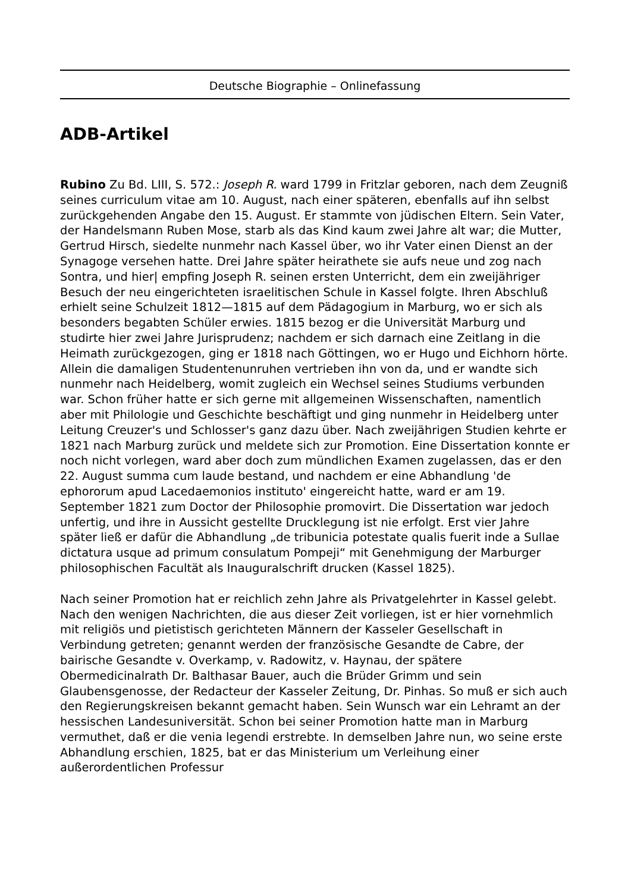Deutsche Biographie – Onlinefassung
ADB-Artikel
Rubino Zu Bd. LIII, S. 572.: Joseph R. ward 1799 in Fritzlar geboren, nach dem Zeugniß seines curriculum vitae am 10. August, nach einer späteren, ebenfalls auf ihn selbst zurückgehenden Angabe den 15. August. Er stammte von jüdischen Eltern. Sein Vater, der Handelsmann Ruben Mose, starb als das Kind kaum zwei Jahre alt war; die Mutter, Gertrud Hirsch, siedelte nunmehr nach Kassel über, wo ihr Vater einen Dienst an der Synagoge versehen hatte. Drei Jahre später heirathete sie aufs neue und zog nach Sontra, und hier| empfing Joseph R. seinen ersten Unterricht, dem ein zweijähriger Besuch der neu eingerichteten israelitischen Schule in Kassel folgte. Ihren Abschluß erhielt seine Schulzeit 1812—1815 auf dem Pädagogium in Marburg, wo er sich als besonders begabten Schüler erwies. 1815 bezog er die Universität Marburg und studirte hier zwei Jahre Jurisprudenz; nachdem er sich darnach eine Zeitlang in die Heimath zurückgezogen, ging er 1818 nach Göttingen, wo er Hugo und Eichhorn hörte. Allein die damaligen Studentenunruhen vertrieben ihn von da, und er wandte sich nunmehr nach Heidelberg, womit zugleich ein Wechsel seines Studiums verbunden war. Schon früher hatte er sich gerne mit allgemeinen Wissenschaften, namentlich aber mit Philologie und Geschichte beschäftigt und ging nunmehr in Heidelberg unter Leitung Creuzer's und Schlosser's ganz dazu über. Nach zweijährigen Studien kehrte er 1821 nach Marburg zurück und meldete sich zur Promotion. Eine Dissertation konnte er noch nicht vorlegen, ward aber doch zum mündlichen Examen zugelassen, das er den 22. August summa cum laude bestand, und nachdem er eine Abhandlung 'de ephororum apud Lacedaemonios instituto' eingereicht hatte, ward er am 19. September 1821 zum Doctor der Philosophie promovirt. Die Dissertation war jedoch unfertig, und ihre in Aussicht gestellte Drucklegung ist nie erfolgt. Erst vier Jahre später ließ er dafür die Abhandlung „de tribunicia potestate qualis fuerit inde a Sullae dictatura usque ad primum consulatum Pompeji“ mit Genehmigung der Marburger philosophischen Facultät als Inauguralschrift drucken (Kassel 1825).
Nach seiner Promotion hat er reichlich zehn Jahre als Privatgelehrter in Kassel gelebt. Nach den wenigen Nachrichten, die aus dieser Zeit vorliegen, ist er hier vornehmlich mit religiös und pietistisch gerichteten Männern der Kasseler Gesellschaft in Verbindung getreten; genannt werden der französische Gesandte de Cabre, der bairische Gesandte v. Overkamp, v. Radowitz, v. Haynau, der spätere Obermedicinalrath Dr. Balthasar Bauer, auch die Brüder Grimm und sein Glaubensgenosse, der Redacteur der Kasseler Zeitung, Dr. Pinhas. So muß er sich auch den Regierungskreisen bekannt gemacht haben. Sein Wunsch war ein Lehramt an der hessischen Landesuniversität. Schon bei seiner Promotion hatte man in Marburg vermuthet, daß er die venia legendi erstrebte. In demselben Jahre nun, wo seine erste Abhandlung erschien, 1825, bat er das Ministerium um Verleihung einer außerordentlichen Professur